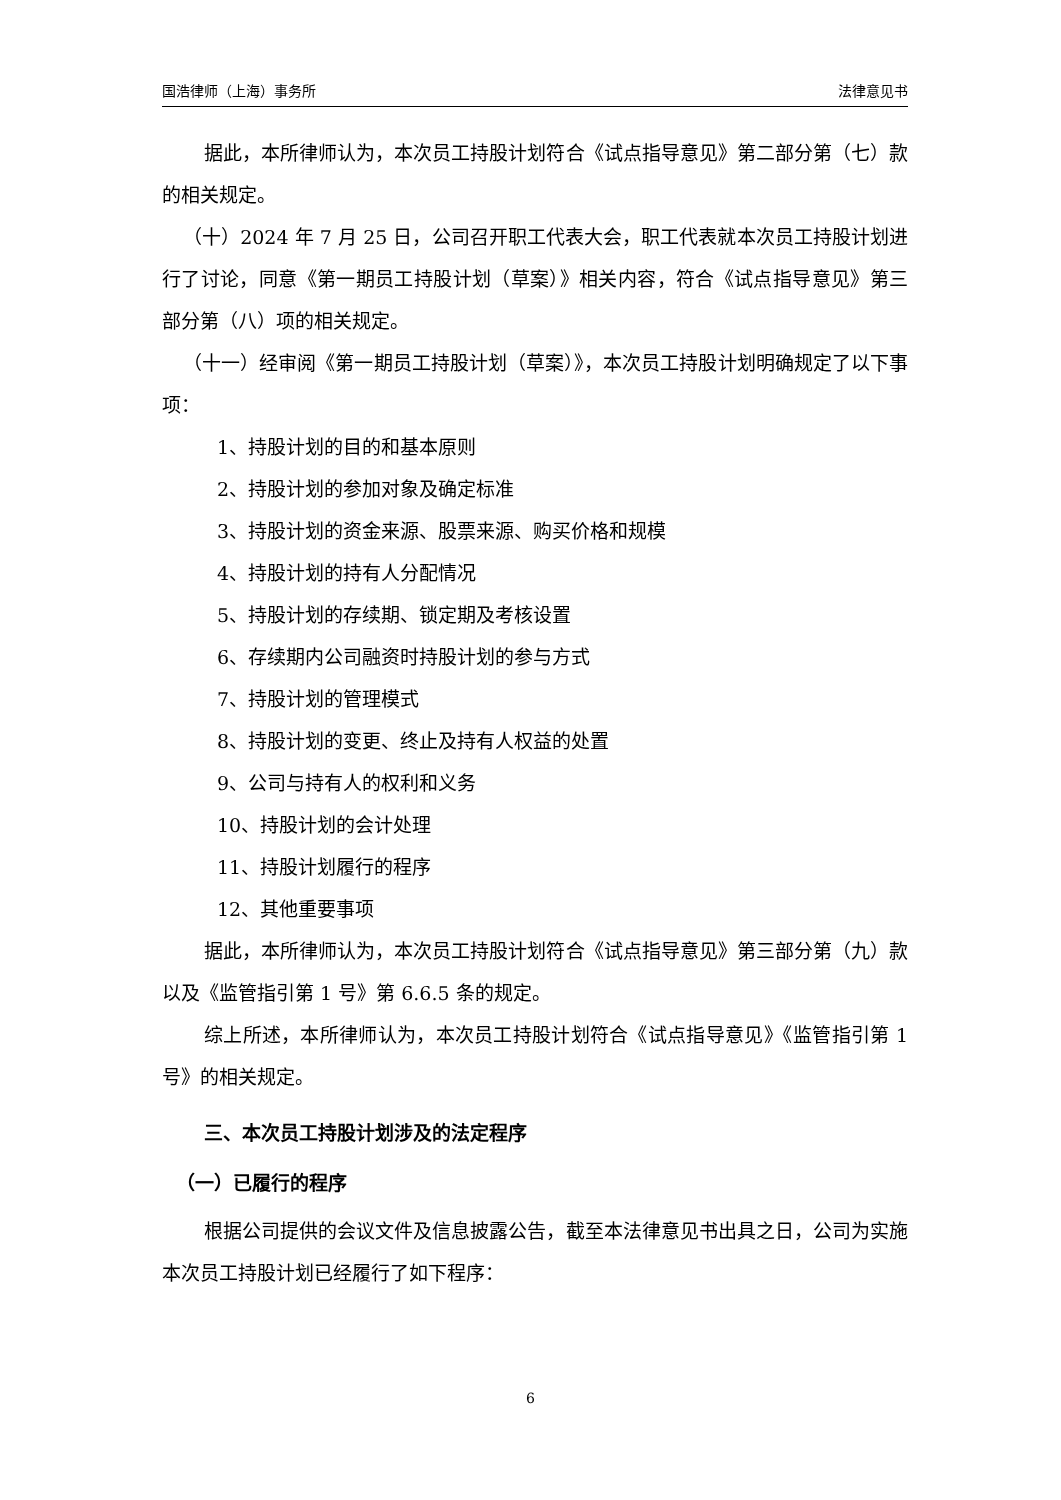国浩律师（上海）事务所 法律意见书
据此，本所律师认为，本次员工持股计划符合《试点指导意见》第二部分第（七）款的相关规定。
（十）2024 年 7 月 25 日，公司召开职工代表大会，职工代表就本次员工持股计划进行了讨论，同意《第一期员工持股计划（草案）》相关内容，符合《试点指导意见》第三部分第（八）项的相关规定。
（十一）经审阅《第一期员工持股计划（草案）》，本次员工持股计划明确规定了以下事项：
1、持股计划的目的和基本原则
2、持股计划的参加对象及确定标准
3、持股计划的资金来源、股票来源、购买价格和规模
4、持股计划的持有人分配情况
5、持股计划的存续期、锁定期及考核设置
6、存续期内公司融资时持股计划的参与方式
7、持股计划的管理模式
8、持股计划的变更、终止及持有人权益的处置
9、公司与持有人的权利和义务
10、持股计划的会计处理
11、持股计划履行的程序
12、其他重要事项
据此，本所律师认为，本次员工持股计划符合《试点指导意见》第三部分第（九）款以及《监管指引第 1 号》第 6.6.5 条的规定。
综上所述，本所律师认为，本次员工持股计划符合《试点指导意见》《监管指引第 1 号》的相关规定。
三、本次员工持股计划涉及的法定程序
（一）已履行的程序
根据公司提供的会议文件及信息披露公告，截至本法律意见书出具之日，公司为实施本次员工持股计划已经履行了如下程序：
6